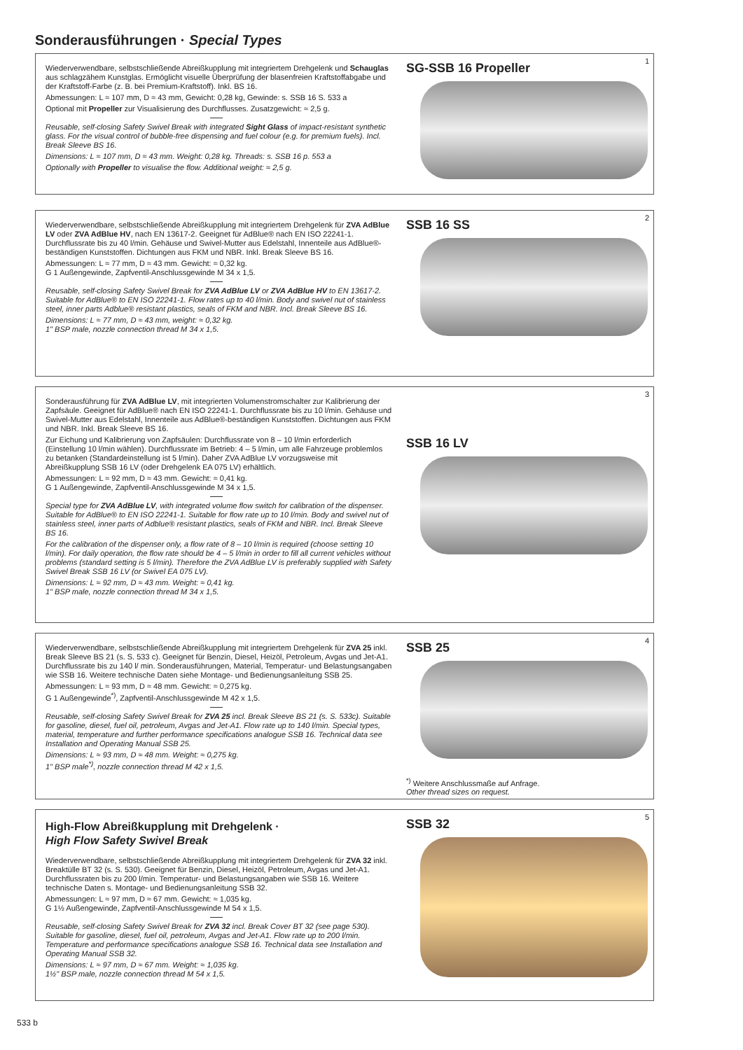Sonderausführungen · Special Types
Wiederverwendbare, selbstschließende Abreißkupplung mit integriertem Drehgelenk und Schauglas aus schlagzähem Kunstglas. Ermöglicht visuelle Überprüfung der blasenfreien Kraftstoffabgabe und der Kraftstoff-Farbe (z. B. bei Premium-Kraftstoff). Inkl. BS 16.
Abmessungen: L ≈ 107 mm, D ≈ 43 mm, Gewicht: 0,28 kg, Gewinde: s. SSB 16 S. 533 a
Optional mit Propeller zur Visualisierung des Durchflusses. Zusatzgewicht: ≈ 2,5 g.
Reusable, self-closing Safety Swivel Break with integrated Sight Glass of impact-resistant synthetic glass. For the visual control of bubble-free dispensing and fuel colour (e.g. for premium fuels). Incl. Break Sleeve BS 16.
Dimensions: L ≈ 107 mm, D ≈ 43 mm. Weight: 0,28 kg. Threads: s. SSB 16 p. 553 a
Optionally with Propeller to visualise the flow. Additional weight: ≈ 2,5 g.
SG-SSB 16 Propeller
1
Wiederverwendbare, selbstschließende Abreißkupplung mit integriertem Drehgelenk für ZVA AdBlue LV oder ZVA AdBlue HV, nach EN 13617-2. Geeignet für AdBlue® nach EN ISO 22241-1. Durchflussrate bis zu 40 l/min. Gehäuse und Swivel-Mutter aus Edelstahl, Innenteile aus AdBlue®-beständigen Kunststoffen. Dichtungen aus FKM und NBR. Inkl. Break Sleeve BS 16.
Abmessungen: L ≈ 77 mm, D ≈ 43 mm. Gewicht: ≈ 0,32 kg.
G 1 Außengewinde, Zapfventil-Anschlussgewinde M 34 x 1,5.
Reusable, self-closing Safety Swivel Break for ZVA AdBlue LV or ZVA AdBlue HV to EN 13617-2. Suitable for AdBlue® to EN ISO 22241-1. Flow rates up to 40 l/min. Body and swivel nut of stainless steel, inner parts Adblue® resistant plastics, seals of FKM and NBR. Incl. Break Sleeve BS 16.
Dimensions: L ≈ 77 mm, D ≈ 43 mm, weight: ≈ 0,32 kg.
1" BSP male, nozzle connection thread M 34 x 1,5.
SSB 16 SS
2
Sonderausführung für ZVA AdBlue LV, mit integrierten Volumenstromschalter zur Kalibrierung der Zapfsäule. Geeignet für AdBlue® nach EN ISO 22241-1. Durchflussrate bis zu 10 l/min. Gehäuse und Swivel-Mutter aus Edelstahl, Innenteile aus AdBlue®-beständigen Kunststoffen. Dichtungen aus FKM und NBR. Inkl. Break Sleeve BS 16.
Zur Eichung und Kalibrierung von Zapfsäulen: Durchflussrate von 8 – 10 l/min erforderlich (Einstellung 10 l/min wählen). Durchflussrate im Betrieb: 4 – 5 l/min, um alle Fahrzeuge problemlos zu betanken (Standardeinstellung ist 5 l/min). Daher ZVA AdBlue LV vorzugsweise mit Abreißkupplung SSB 16 LV (oder Drehgelenk EA 075 LV) erhältlich.
Abmessungen: L ≈ 92 mm, D ≈ 43 mm. Gewicht: ≈ 0,41 kg.
G 1 Außengewinde, Zapfventil-Anschlussgewinde M 34 x 1,5.
Special type for ZVA AdBlue LV, with integrated volume flow switch for calibration of the dispenser. Suitable for AdBlue® to EN ISO 22241-1. Suitable for flow rate up to 10 l/min. Body and swivel nut of stainless steel, inner parts of Adblue® resistant plastics, seals of FKM and NBR. Incl. Break Sleeve BS 16.
For the calibration of the dispenser only, a flow rate of 8 – 10 l/min is required (choose setting 10 l/min). For daily operation, the flow rate should be 4 – 5 l/min in order to fill all current vehicles without problems (standard setting is 5 l/min). Therefore the ZVA AdBlue LV is preferably supplied with Safety Swivel Break SSB 16 LV (or Swivel EA 075 LV).
Dimensions: L ≈ 92 mm, D ≈ 43 mm. Weight: ≈ 0,41 kg.
1" BSP male, nozzle connection thread M 34 x 1,5.
SSB 16 LV
3
Wiederverwendbare, selbstschließende Abreißkupplung mit integriertem Drehgelenk für ZVA 25 inkl. Break Sleeve BS 21 (s. S. 533 c). Geeignet für Benzin, Diesel, Heizöl, Petroleum, Avgas und Jet-A1. Durchflussrate bis zu 140 l/ min. Sonderausführungen, Material, Temperatur- und Belastungsangaben wie SSB 16. Weitere technische Daten siehe Montage- und Bedienungsanleitung SSB 25.
Abmessungen: L ≈ 93 mm, D ≈ 48 mm. Gewicht: ≈ 0,275 kg.
G 1 Außengewinde<sup>*)</sup>, Zapfventil-Anschlussgewinde M 42 x 1,5.
Reusable, self-closing Safety Swivel Break for ZVA 25 incl. Break Sleeve BS 21 (s. S. 533c). Suitable for gasoline, diesel, fuel oil, petroleum, Avgas and Jet-A1. Flow rate up to 140 l/min. Special types, material, temperature and further performance specifications analogue SSB 16. Technical data see Installation and Operating Manual SSB 25.
Dimensions: L ≈ 93 mm, D ≈ 48 mm. Weight: ≈ 0,275 kg.
1" BSP male<sup>*)</sup>, nozzle connection thread M 42 x 1,5.
SSB 25
<sup>*)</sup> Weitere Anschlussmaße auf Anfrage.
Other thread sizes on request.
4
High-Flow Abreißkupplung mit Drehgelenk ·
High Flow Safety Swivel Break
Wiederverwendbare, selbstschließende Abreißkupplung mit integriertem Drehgelenk für ZVA 32 inkl. Breaktülle BT 32 (s. S. 530). Geeignet für Benzin, Diesel, Heizöl, Petroleum, Avgas und Jet-A1. Durchflussraten bis zu 200 l/min. Temperatur- und Belastungsangaben wie SSB 16. Weitere technische Daten s. Montage- und Bedienungsanleitung SSB 32.
Abmessungen: L ≈ 97 mm, D ≈ 67 mm. Gewicht: ≈ 1,035 kg.
G 1½ Außengewinde, Zapfventil-Anschlussgewinde M 54 x 1,5.
Reusable, self-closing Safety Swivel Break for ZVA 32 incl. Break Cover BT 32 (see page 530). Suitable for gasoline, diesel, fuel oil, petroleum, Avgas and Jet-A1. Flow rate up to 200 l/min. Temperature and performance specifications analogue SSB 16. Technical data see Installation and Operating Manual SSB 32.
Dimensions: L ≈ 97 mm, D ≈ 67 mm. Weight: ≈ 1,035 kg.
1½" BSP male, nozzle connection thread M 54 x 1,5.
SSB 32
5
533 b